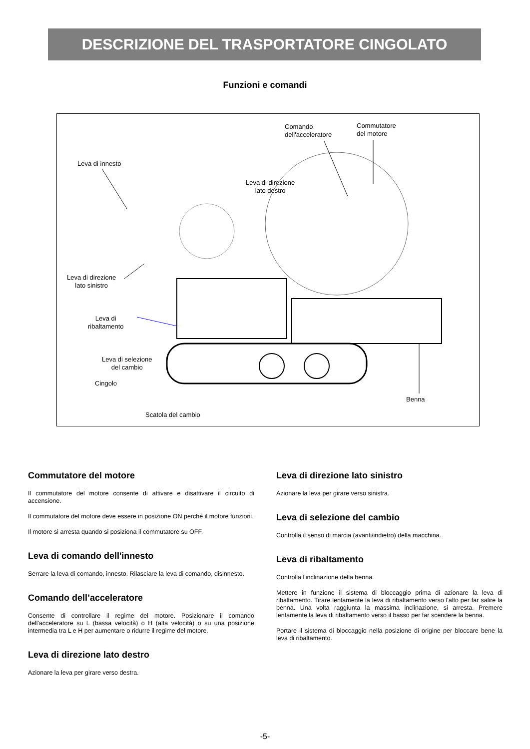DESCRIZIONE DEL TRASPORTATORE CINGOLATO
Funzioni e comandi
Comando
dell'acceleratore
Commutatore
del motore
Leva di innesto
Leva di direzione
lato destro
Leva di direzione
lato sinistro
Leva di
ribaltamento
Leva di selezione
del cambio
Cingolo
Benna
Scatola del cambio
Commutatore del motore
Il commutatore del motore consente di attivare e disattivare il circuito di accensione.
Il commutatore del motore deve essere in posizione ON perché il motore funzioni.
Il motore si arresta quando si posiziona il commutatore su OFF.
Leva di comando dell'innesto
Serrare la leva di comando, innesto. Rilasciare la leva di comando, disinnesto.
Comando dell’acceleratore
Consente di controllare il regime del motore. Posizionare il comando dell'acceleratore su L (bassa velocità) o H (alta velocità) o su una posizione intermedia tra L e H per aumentare o ridurre il regime del motore.
Leva di direzione lato destro
Azionare la leva per girare verso destra.
Leva di direzione lato sinistro
Azionare la leva per girare verso sinistra.
Leva di selezione del cambio
Controlla il senso di marcia (avanti/indietro) della macchina.
Leva di ribaltamento
Controlla l'inclinazione della benna.
Mettere in funzione il sistema di bloccaggio prima di azionare la leva di ribaltamento. Tirare lentamente la leva di ribaltamento verso l'alto per far salire la benna. Una volta raggiunta la massima inclinazione, si arresta. Premere lentamente la leva di ribaltamento verso il basso per far scendere la benna.
Portare il sistema di bloccaggio nella posizione di origine per bloccare bene la leva di ribaltamento.
-5-